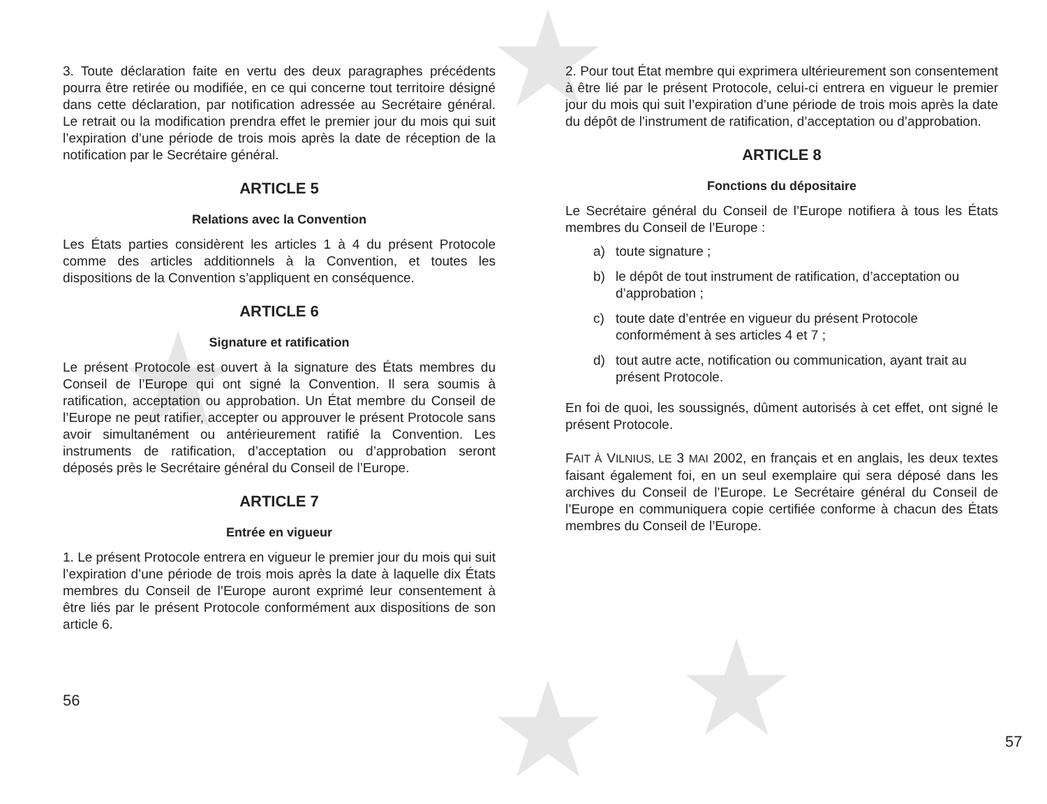★
★ ★
★
3. Toute déclaration faite en vertu des deux paragraphes précédents pourra être retirée ou modifiée, en ce qui concerne tout territoire désigné dans cette déclaration, par notification adressée au Secrétaire général. Le retrait ou la modification prendra effet le premier jour du mois qui suit l’expiration d’une période de trois mois après la date de réception de la notification par le Secrétaire général.
ARTICLE 5
Relations avec la Convention
Les États parties considèrent les articles 1 à 4 du présent Protocole comme des articles additionnels à la Convention, et toutes les dispositions de la Convention s’appliquent en conséquence.
ARTICLE 6
Signature et ratification
Le présent Protocole est ouvert à la signature des États membres du Conseil de l’Europe qui ont signé la Convention. Il sera soumis à ratification, acceptation ou approbation. Un État membre du Conseil de l’Europe ne peut ratifier, accepter ou approuver le présent Protocole sans avoir simultanément ou antérieurement ratifié la Convention. Les instruments de ratification, d’acceptation ou d’approbation seront déposés près le Secrétaire général du Conseil de l’Europe.
ARTICLE 7
Entrée en vigueur
1. Le présent Protocole entrera en vigueur le premier jour du mois qui suit l’expiration d’une période de trois mois après la date à laquelle dix États membres du Conseil de l’Europe auront exprimé leur consentement à être liés par le présent Protocole conformément aux dispositions de son article 6.
56
2. Pour tout État membre qui exprimera ultérieurement son consentement à être lié par le présent Protocole, celui-ci entrera en vigueur le premier jour du mois qui suit l’expiration d’une période de trois mois après la date du dépôt de l’instrument de ratification, d’acceptation ou d’approbation.
ARTICLE 8
Fonctions du dépositaire
Le Secrétaire général du Conseil de l’Europe notifiera à tous les États membres du Conseil de l’Europe :
a) toute signature ;
b) le dépôt de tout instrument de ratification, d’acceptation ou d’approbation ;
c) toute date d’entrée en vigueur du présent Protocole conformément à ses articles 4 et 7 ;
d) tout autre acte, notification ou communication, ayant trait au présent Protocole.
En foi de quoi, les soussignés, dûment autorisés à cet effet, ont signé le présent Protocole.
FAIT À VILNIUS, LE 3 MAI 2002, en français et en anglais, les deux textes faisant également foi, en un seul exemplaire qui sera déposé dans les archives du Conseil de l’Europe. Le Secrétaire général du Conseil de l’Europe en communiquera copie certifiée conforme à chacun des États membres du Conseil de l’Europe.
57